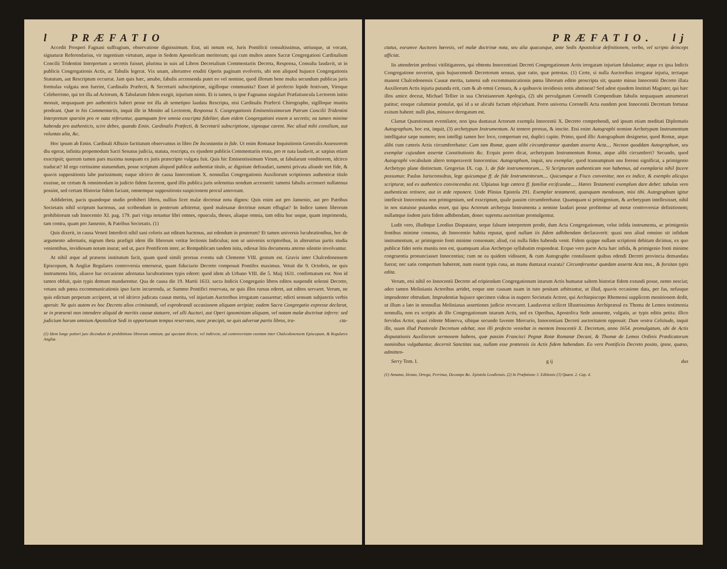l PRÆFATIO
Accedit Prosperi Fagnani suffragium, observatione dignissimum. Erat, uti notum est, Juris Pontificii consultissimus, utriusque, ut vocant, signaturæ Referendarius, vir ingentium virtutum, atque in Sedem Apostolicam meritorum; qui cum multos annos Sacræ Congregationi Cardinalium Concilii Tridentini Interpretum a secretis fuisset, plurima in suis ad Libros Decretalium Commentariis Decreta, Responsa, Consulta laudavit, ut in publicis Congregationis Actis, ac Tabulis legerat. Vix unam, alteramve eruditi Operis paginam evolveris, ubi non aliquod hujusce Congregationis Statutum, aut Rescriptum occurrat. Jam quis hæc, amabo, fabulis accensenda putet eo vel nomine, quod illorum bene multa secundum publicas juris formulas vulgata non fuerint, Cardinalis Præfecti, & Secretarii subscriptione, sigilloque communita? Esset id profecto lepide festivum, Viroque Celeberrimo, qui tot illa ad Actorum, & Tabularum fidem exegit, injurium nimis. Et is tamen, is ipse Fagnanus singulari Præfatiuncula Lectorem initio monuit, nequaquam pro authenticis haberi posse tot illa ab semetipso laudata Rescripta, nisi Cardinalis Præfecti Chirographo, sigilloque munita prodeant. Quæ in his Commentariis, inquit ille in Monito ad Lectorem, Responsa S. Congregationis Eminentissimorum Patrum Concilii Tridentini Interpretum sparsim pro re nata referuntur, quamquam fere omnia exscripta fideliter, dum eidem Congregationi essem a secretis; ea tamen minime habenda pro authenticis, scire debes, quando Emin. Cardinalis Præfecti, & Secretarii subscriptione, signoque carent. Nec aliud mihi consilium, aut voluntas alia, &c.
Hoc ipsum ab Emin. Cardinali Albizio factitatum observamus in libro De Incostantia in fide. Ut enim Romanæ Inquisitionis Generalis Assessorem diu egerat, infinita propemodum Sacri Senatus judicia, statuta, rescripta, ex ejusdem publicis Commentariis eruta, pro re nata laudavit, ac sæpius etiam exscripsit; quorum tamen pars maxima nusquam ex juris præscripto vulgata fuit. Quis hic Eminentissimum Virum, ut fabularum venditorem, idcirco traducat? Id ergo certissime statuendum, posse scriptum aliquod publicæ authentiæ titulo, ac dignitate defraudari, tametsi privata aliunde stet fide, & quavis suppositionis labe purissimum; eaque idcirco de causa Innocentium X. nonnullas Congregationis Auxiliorum scriptiones authenticæ titulo exuisse, ne certam & omnimodam in judicio fidem facerent, quod illis publica juris solennitas nondum accesserit: tametsi fabulis accenseri nullatenus possint, sed certam Historiæ fidem faciant, omnemque suppositionis suspicionem procul amoveant.
Addiderim, pacis quandoque studio prohiberi libros, nullius licet malæ doctrinæ nota dignos: Quis enim aut pro Jansenio, aut pro Patribus Societatis nihil scriptum hactenus, aut scribendum in posterum arbitretur, quod malesanæ doctrinæ notam effugiat? In Indice tamen librorum prohibitorum sub Innocentio XI. pag. 179. pari virga notantur libri omnes, opuscula, theses, aliaque omnia, tam edita huc usque, quam imprimenda, tam contra, quam pro Jansenio, & Patribus Societatis. (1)
Quis dixerit, in causa Veneti Interdicti nihil sani coloris aut editum hactenus, aut edendum in posterum? Et tamen universis lucubrationibus, hoc de argumento adornatis, nigrum theta præfigit idem ille librorum vetitæ lectionis Indiculus; non ut universis scriptoribus, in alterutrius partis studia venientibus, invidiosam notam inurat; sed ut, pace Pontificem inter, ac Rempublicam tandem inita, odiosæ litis documenta æterno silentio involvantur.
At nihil æque ad præsens institutum facit, quam quod simili prorsus eventu sub Clemente VIII. gestum est. Gravis inter Chalcedonensem Episcopum, & Angliæ Regulares controversia emerserat, quam fiduciario Decreto composuit Pontifex maximus. Vetuit die 9. Octobris, ne quis instrumenta litis, aliasve hac occasione adornatas lucubrationes typis ederet: quod idem ab Urbano VIII. die 5. Maij 1631. confirmatum est. Non id tamen obfuit, quin typis demum mandarentur. Qua de causa die 19. Martii 1633. sacra Indicis Congregatio libros editos suspendit solenni Decreto, vetans sub pœna excommunicationis ipso facto incurrenda, ac Summo Pontifici reservata, ne quis illos rursus ederet, aut editos servaret. Verum, ne quis edictum perperam acciperet, ut vel idcirco judicata causæ merita, vel injuriam Auctoribus irrogatam causaretur; edicti sensum subjunctis verbis aperuit: Ne quis autem ex hoc Decreto alios criminandi, vel exprobrandi occasionem aliquam arripiat; eadem Sacra Congregatio expresse declarat, se in præsenti non intendere aliquid de meritis causæ statuere, vel ulli Auctori, aut Operi ignominiam aliquam, vel notam malæ doctrinæ inferre: sed judicium horum omnium Apostolicæ Sedi in opportunum tempus reservans, nunc præcipit, ne quis adversæ partis libros, tra- cta-
(1) Idem longe potiori jure dicendum de prohibitione librorum omnium, qui spectant directe, vel indirecte, ad controversiam exortam inter Chalcedonensem Episcopum, & Regulares Angliæ.
PRÆFATIO. lj
ctatus, eorumve Auctores hæresis, vel malæ doctrinæ nota, seu alia quacunque, ante Sedis Apostolicæ definitionem, verbo, vel scripto deinceps afficiat.
Iis attenderint professi vitilitigatores, qui obtentu Innocentiani Decreti Congregationum Actis irrogatam injuriam fabulantur; atque ex ipsa Indicis Congregatione noverint, quis hujuscemodi Decretorum sensus, quæ ratio, quæ potestas. (1) Certe, si nulla Auctoribus irrogatur injuria, tectaque manent Chalcedonensis Causæ merita, tametsi sub excommunicationis pœna librorum editio proscripta sit; quanto minus Innocentii Decreto illata Auxiliorum Actis injuria putanda erit, cum & ab omni Censura, & a quibusvis invidiosis notis abstineat? Sed adest ejusdem Instituti Magister, qui hæc illos amice doceat, Michael Tellier in sua Christianorum Apologia, (2) ubi pervulgatum Coronelli Compendium fabulis nequaquam annumerari patitur; eosque calumniæ postulat, qui id a se alicubi factum objiciebant. Porro universa Coronelli Acta eundem post Innocentii Decretum fortunæ exitum habent: nulli plus, minusve derogatum est.
Clamat Quæstionum eventilator, non ipsa duntaxat Actorum exempla Innocentii X. Decreto comprehendi, sed ipsum etiam meditati Diplomatis Autographum, hoc est, inquit, (3) archetypum Instrumentum. At temere prorsus, & inscite. Etsi enim Autographi nomine Archetypum Instrumentum intelligatur sæpe numero; non intelligi tamen hoc loco, compertum est, duplici capite. Primo, quod illic Autographum designetur, quod Romæ, atque alibi cum cæteris Actis circumferebatur: Cum tam Romæ, quam alibi circumferantur quædam asserta Acta.... Necnon quoddam Autographum, seu exemplar cujusdam assertæ Constitutionis &c. Ecquis porro dicat, archetypum Instrumentum Romæ, atque alibi circumferri? Secundo, quod Autographi vocabulum altero temperaverit Innocentius: Autographum, inquit, seu exemplar, quod transumptum usu forensi significat, a primigenio Archetypo plane distinctum. Gregorius IX. cap. 1. de fide instrumentorum.... Si Scripturam authenticam non habemus, ad exemplaria nihil facere possumus: Paulus Jurisconsultus, lege quicumque ff. de fide Instrumentorum.... Quicumque a Fisco convenitur, non ex indice, & exemplo alicujus scripturæ, sed ex authentico convincendus est. Ulpianus lege cætera ff. familiæ ercifcundæ..... Hæres Testamenti exemplum dare debet: tabulas vero authenticas retinere, aut in æde reponere. Unde Plinius Epistola 291. Exemplar testamenti, quanquam mendosum, misi tibi. Autographum igitur intellexit Innocentius non primigenium, sed exscriptum, quale passim circumferebatur. Quamquam si primigenium, & archetypum intellexisset, nihil in nos statuisse putandus esset, qui ipsa Actorum archetypa Instrumenta a nemine laudari posse profitemur ad motæ controversiæ definitionem; nullamque iisdem juris fidem adhibendam, donec suprema auctoritate promulgentur.
Ludit vero, illuditque Leodius Disputator, seque falsum interpretem prodit, dum Acta Congregationum, velut infida instrumenta, ac primigeniis fontibus minime consona, ab Innocentio habita reputat, quod nullam iis fidem adhibendam declaraverit: quasi non aliud omnino sit infidum instrumentum, ac primigenio fonti minime consonum; aliud, cui nulla fides habenda venit. Fidem quippe nullam scriptioni debitam dicimus, ex quo publicæ fidei notis munita non est, quamquam alias Archetypo syllabatim respondeat. Ecquo vero pacto Acta hæc infida, & primigenio fonti minime congruentia pronunciasset Innocentius; cum ne ea quidem vidissent, & cum Autographo contulissent quibus edendi Decreti provincia demandata fuerat; nec satis compertum haberent, num essent typis cusa, an manu duntaxat exarata? Circumferuntur quædam asserta Acta mss., & forsitan typis edita.
Verum, etsi nihil eo Innocentii Decreto ad eripiendam Congregationum istarum Actis humanæ saltem historiæ fidem extundi posse, nemo nesciat; adeo tamen Molinianis Actoribus arridet, eoque uno causam suam in tuto positam arbitrantur, ut illud, quavis occasione data, per fas, nefasque imprudenter obtrudant. Imprudentiæ hujusce specimen videas in nupero Societatis Actore, qui Archiepiscopo Rhemensi supplicem monitionem dedit, ut illum a lato in nonnullas Molinianas assertiones judicio revocaret. Laudaverat scilicet Illustrissimus Archipræsul ex Thoma de Lemos testimonia nonnulla, non ex scriptis ab illo Congregationum istarum Actis, sed ex Operibus, Apostolica Sede annuente, vulgatis, ac typis editis petita: illico fervidus Actor, quasi ridente Minerva, sibique secundo favente Mercurio, Innocentiani Decreti auctoritatem opposuit: Dum vestra Celsitudo, inquit ille, suum illud Pastorale Decretum edebat, non illi profecto veniebat in mentem Innocentii X. Decretum, anno 1654. promulgatum, ubi de Actis disputationis Auxiliorum sermonem habens, quæ passim Francisci Pegnæ Rotæ Romanæ Decani, & Thomæ de Lemos Ordinis Prædicatorum nominibus vulgabantur, decernit Sanctitas sua, nullam esse prætensis iis Actis fidem habendam. Eo vero Pontificio Decreto posito, ipsne, quæso, admitten-
Serry Tom. I. g ij dus
(1) Annatus, Henao, Ortega, Perrinus, Decamps &c. Epistola Leodiensis. (2) In Præfatione 3. Editionis (3) Quæst. 2. Cap. 4.